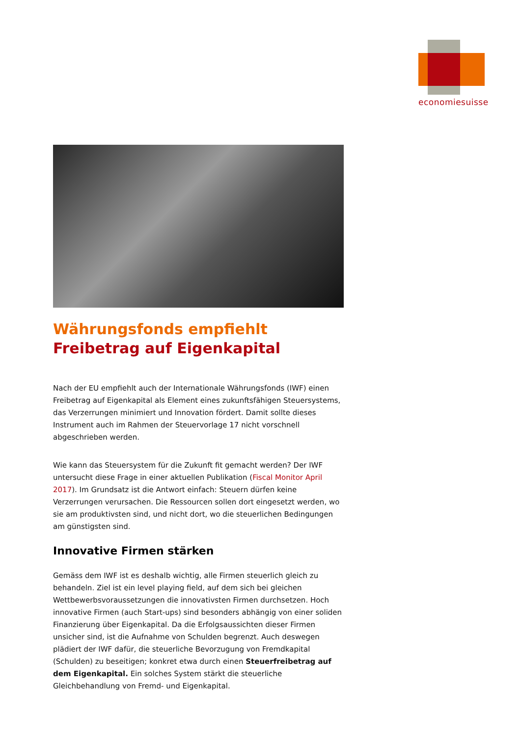economiesuisse
Währungsfonds empfiehlt Freibetrag auf Eigenkapital
Nach der EU empfiehlt auch der Internationale Währungsfonds (IWF) einen Freibetrag auf Eigenkapital als Element eines zukunftsfähigen Steuersystems, das Verzerrungen minimiert und Innovation fördert. Damit sollte dieses Instrument auch im Rahmen der Steuervorlage 17 nicht vorschnell abgeschrieben werden.
Wie kann das Steuersystem für die Zukunft fit gemacht werden? Der IWF untersucht diese Frage in einer aktuellen Publikation (Fiscal Monitor April 2017). Im Grundsatz ist die Antwort einfach: Steuern dürfen keine Verzerrungen verursachen. Die Ressourcen sollen dort eingesetzt werden, wo sie am produktivsten sind, und nicht dort, wo die steuerlichen Bedingungen am günstigsten sind.
Innovative Firmen stärken
Gemäss dem IWF ist es deshalb wichtig, alle Firmen steuerlich gleich zu behandeln. Ziel ist ein level playing field, auf dem sich bei gleichen Wettbewerbsvoraussetzungen die innovativsten Firmen durchsetzen. Hoch innovative Firmen (auch Start-ups) sind besonders abhängig von einer soliden Finanzierung über Eigenkapital. Da die Erfolgsaussichten dieser Firmen unsicher sind, ist die Aufnahme von Schulden begrenzt. Auch deswegen plädiert der IWF dafür, die steuerliche Bevorzugung von Fremdkapital (Schulden) zu beseitigen; konkret etwa durch einen Steuerfreibetrag auf dem Eigenkapital. Ein solches System stärkt die steuerliche Gleichbehandlung von Fremd- und Eigenkapital.